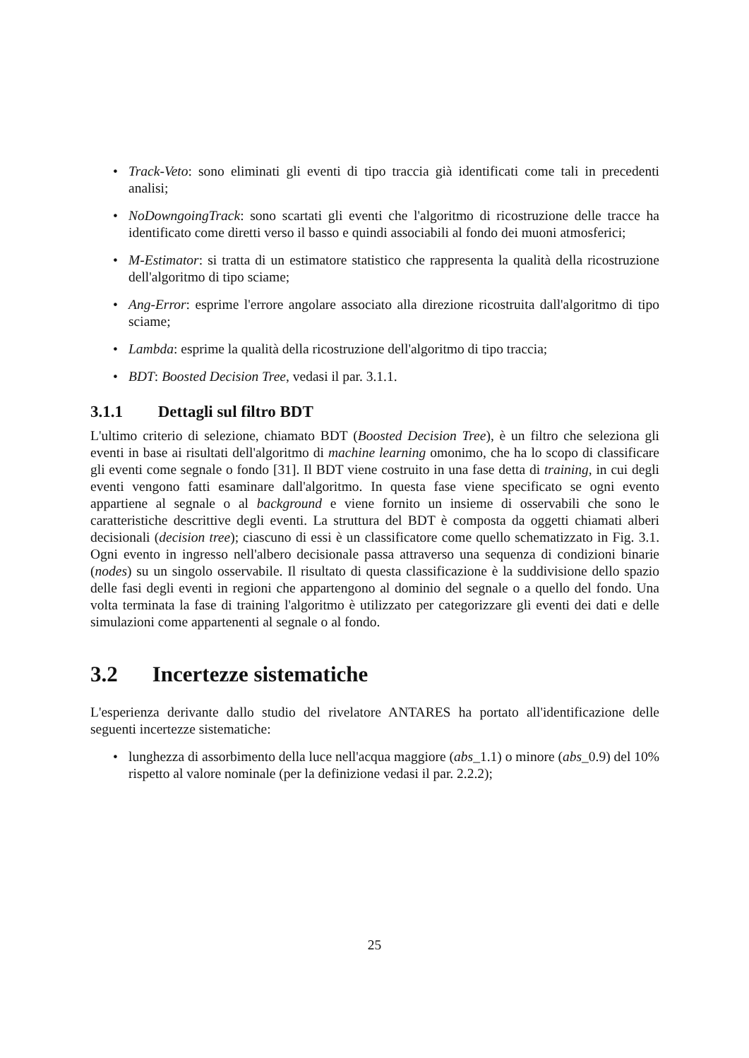• Track-Veto: sono eliminati gli eventi di tipo traccia già identificati come tali in precedenti analisi;
• NoDowngoingTrack: sono scartati gli eventi che l'algoritmo di ricostruzione delle tracce ha identificato come diretti verso il basso e quindi associabili al fondo dei muoni atmosferici;
• M-Estimator: si tratta di un estimatore statistico che rappresenta la qualità della ricostruzione dell'algoritmo di tipo sciame;
• Ang-Error: esprime l'errore angolare associato alla direzione ricostruita dall'algoritmo di tipo sciame;
• Lambda: esprime la qualità della ricostruzione dell'algoritmo di tipo traccia;
• BDT: Boosted Decision Tree, vedasi il par. 3.1.1.
3.1.1 Dettagli sul filtro BDT
L'ultimo criterio di selezione, chiamato BDT (Boosted Decision Tree), è un filtro che seleziona gli eventi in base ai risultati dell'algoritmo di machine learning omonimo, che ha lo scopo di classificare gli eventi come segnale o fondo [31]. Il BDT viene costruito in una fase detta di training, in cui degli eventi vengono fatti esaminare dall'algoritmo. In questa fase viene specificato se ogni evento appartiene al segnale o al background e viene fornito un insieme di osservabili che sono le caratteristiche descrittive degli eventi. La struttura del BDT è composta da oggetti chiamati alberi decisionali (decision tree); ciascuno di essi è un classificatore come quello schematizzato in Fig. 3.1. Ogni evento in ingresso nell'albero decisionale passa attraverso una sequenza di condizioni binarie (nodes) su un singolo osservabile. Il risultato di questa classificazione è la suddivisione dello spazio delle fasi degli eventi in regioni che appartengono al dominio del segnale o a quello del fondo. Una volta terminata la fase di training l'algoritmo è utilizzato per categorizzare gli eventi dei dati e delle simulazioni come appartenenti al segnale o al fondo.
3.2 Incertezze sistematiche
L'esperienza derivante dallo studio del rivelatore ANTARES ha portato all'identificazione delle seguenti incertezze sistematiche:
• lunghezza di assorbimento della luce nell'acqua maggiore (abs_1.1) o minore (abs_0.9) del 10% rispetto al valore nominale (per la definizione vedasi il par. 2.2.2);
25